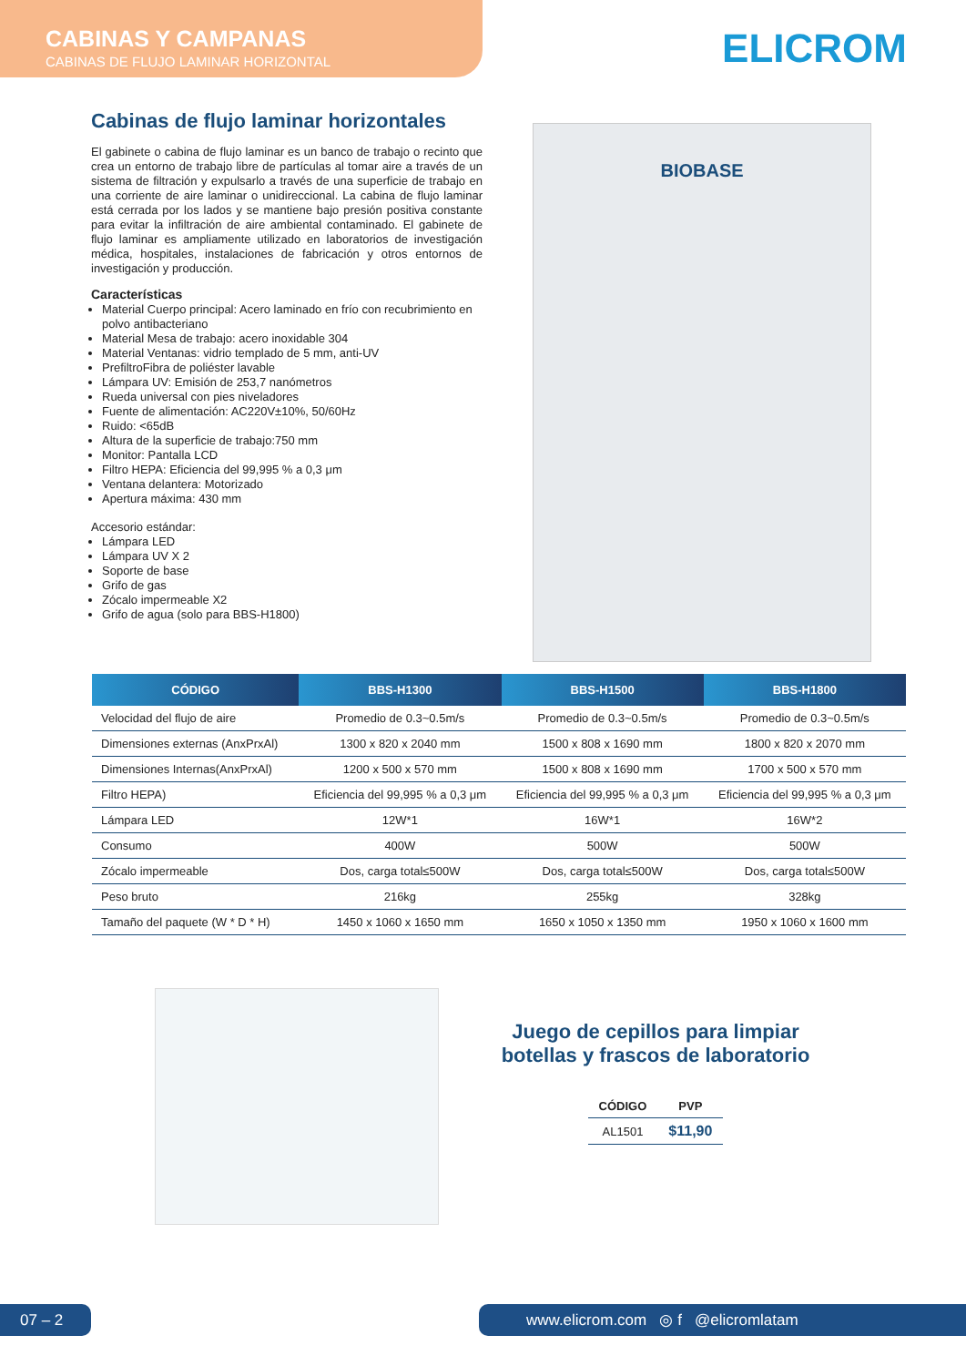CABINAS Y CAMPANAS
CABINAS DE FLUJO LAMINAR HORIZONTAL
ELICROM
Cabinas de flujo laminar horizontales
El gabinete o cabina de flujo laminar es un banco de trabajo o recinto que crea un entorno de trabajo libre de partículas al tomar aire a través de un sistema de filtración y expulsarlo a través de una superficie de trabajo en una corriente de aire laminar o unidireccional. La cabina de flujo laminar está cerrada por los lados y se mantiene bajo presión positiva constante para evitar la infiltración de aire ambiental contaminado. El gabinete de flujo laminar es ampliamente utilizado en laboratorios de investigación médica, hospitales, instalaciones de fabricación y otros entornos de investigación y producción.
Características
Material Cuerpo principal: Acero laminado en frío con recubrimiento en polvo antibacteriano
Material Mesa de trabajo: acero inoxidable 304
Material Ventanas: vidrio templado de 5 mm, anti-UV
PrefiltroFibra de poliéster lavable
Lámpara UV: Emisión de 253,7 nanómetros
Rueda universal con pies niveladores
Fuente de alimentación: AC220V±10%, 50/60Hz
Ruido: <65dB
Altura de la superficie de trabajo:750 mm
Monitor: Pantalla LCD
Filtro HEPA: Eficiencia del 99,995 % a 0,3 μm
Ventana delantera: Motorizado
Apertura máxima: 430 mm
Accesorio estándar:
Lámpara LED
Lámpara UV X 2
Soporte de base
Grifo de gas
Zócalo impermeable X2
Grifo de agua (solo para BBS-H1800)
BIOBASE
| CÓDIGO | BBS-H1300 | BBS-H1500 | BBS-H1800 |
| --- | --- | --- | --- |
| Velocidad del flujo de aire | Promedio de 0.3~0.5m/s | Promedio de 0.3~0.5m/s | Promedio de 0.3~0.5m/s |
| Dimensiones externas (AnxPrxAl) | 1300 x 820 x 2040 mm | 1500 x 808 x 1690 mm | 1800 x 820 x 2070 mm |
| Dimensiones Internas(AnxPrxAl) | 1200 x 500 x 570 mm | 1500 x 808 x 1690 mm | 1700 x 500 x 570 mm |
| Filtro HEPA) | Eficiencia del 99,995 % a 0,3 μm | Eficiencia del 99,995 % a 0,3 μm | Eficiencia del 99,995 % a 0,3 μm |
| Lámpara LED | 12W*1 | 16W*1 | 16W*2 |
| Consumo | 400W | 500W | 500W |
| Zócalo impermeable | Dos, carga total≤500W | Dos, carga total≤500W | Dos, carga total≤500W |
| Peso bruto | 216kg | 255kg | 328kg |
| Tamaño del paquete (W * D * H) | 1450 x 1060 x 1650 mm | 1650 x 1050 x 1350 mm | 1950 x 1060 x 1600 mm |
Juego de cepillos para limpiar botellas y frascos de laboratorio
| CÓDIGO | PVP |
| --- | --- |
| AL1501 | $11,90 |
07 – 2 www.elicrom.com ◎ f @elicromlatam